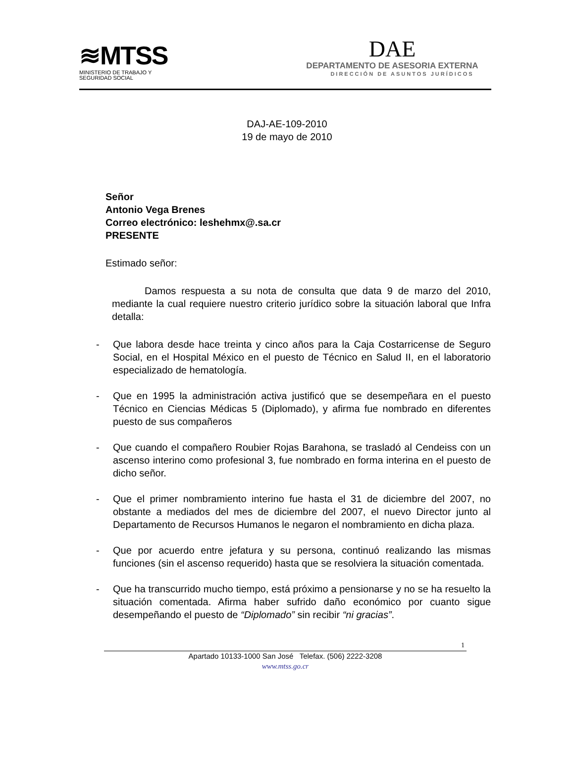≋MTSS
MINISTERIO DE TRABAJO Y
SEGURIDAD SOCIAL
DAE
DEPARTAMENTO DE ASESORIA EXTERNA
DIRECCIÓN DE ASUNTOS JURÍDICOS
DAJ-AE-109-2010
19 de mayo de 2010
Señor
Antonio Vega Brenes
Correo electrónico: leshehmx@.sa.cr
PRESENTE
Estimado señor:
Damos respuesta a su nota de consulta que data 9 de marzo del 2010, mediante la cual requiere nuestro criterio jurídico sobre la situación laboral que Infra detalla:
- Que labora desde hace treinta y cinco años para la Caja Costarricense de Seguro Social, en el Hospital México en el puesto de Técnico en Salud II, en el laboratorio especializado de hematología.
- Que en 1995 la administración activa justificó que se desempeñara en el puesto Técnico en Ciencias Médicas 5 (Diplomado), y afirma fue nombrado en diferentes puesto de sus compañeros
- Que cuando el compañero Roubier Rojas Barahona, se trasladó al Cendeiss con un ascenso interino como profesional 3, fue nombrado en forma interina en el puesto de dicho señor.
- Que el primer nombramiento interino fue hasta el 31 de diciembre del 2007, no obstante a mediados del mes de diciembre del 2007, el nuevo Director junto al Departamento de Recursos Humanos le negaron el nombramiento en dicha plaza.
- Que por acuerdo entre jefatura y su persona, continuó realizando las mismas funciones (sin el ascenso requerido) hasta que se resolviera la situación comentada.
- Que ha transcurrido mucho tiempo, está próximo a pensionarse y no se ha resuelto la situación comentada. Afirma haber sufrido daño económico por cuanto sigue desempeñando el puesto de “Diplomado” sin recibir “ni gracias”.
1
Apartado 10133-1000 San José Telefax. (506) 2222-3208
www.mtss.go.cr